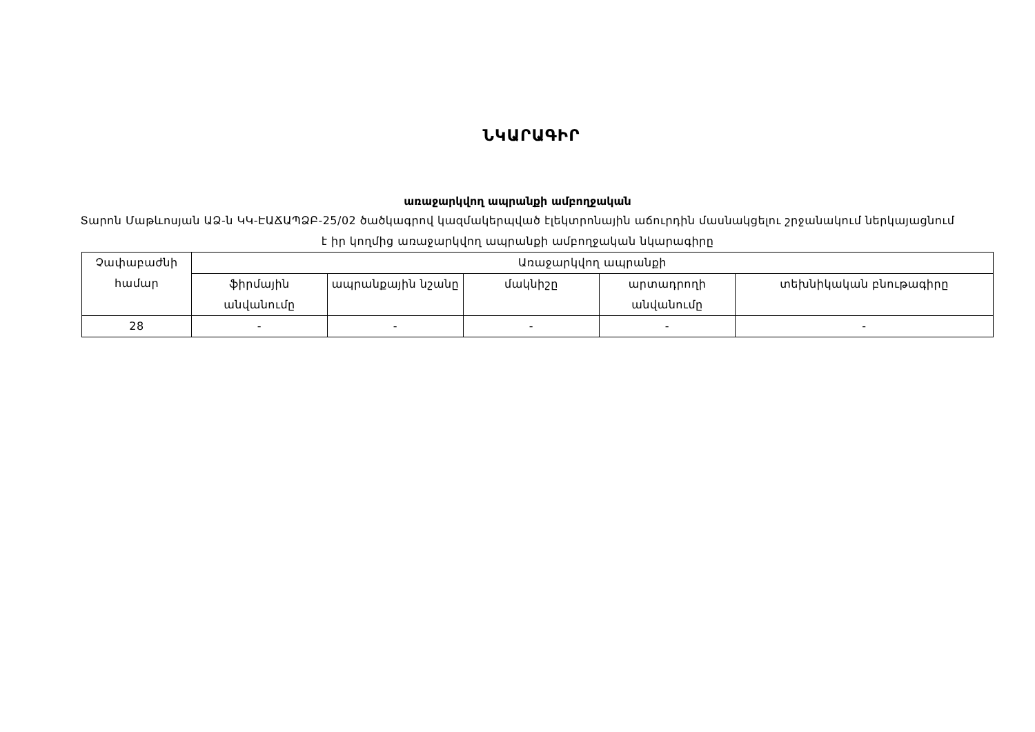ՆԿԱՐԱԳԻՐ
առաջարկվող ապրանքի ամբողջական
Տարոն Մաթևոսյան ԱՁ-ն ԿԿ-ԷԱՃԱՊՁԲ-25/02 ծածկագրով կազմակերպված էլեկտրոնային աճուրդին մասնակցելու շրջանակում ներկայացնում է իր կողմից առաջարկվող ապրանքի ամբողջական նկարագիրը
| Չափաբաժնի համար | Առաջարկվող ապրանքի | | | | |
| --- | --- | --- | --- | --- | --- |
| | ֆիրմային անվանումը | ապրանքային նշանը | մակնիշը | արտադրողի անվանումը | տեխնիկական բնութագիրը |
| 28 | - | - | - | - | - |